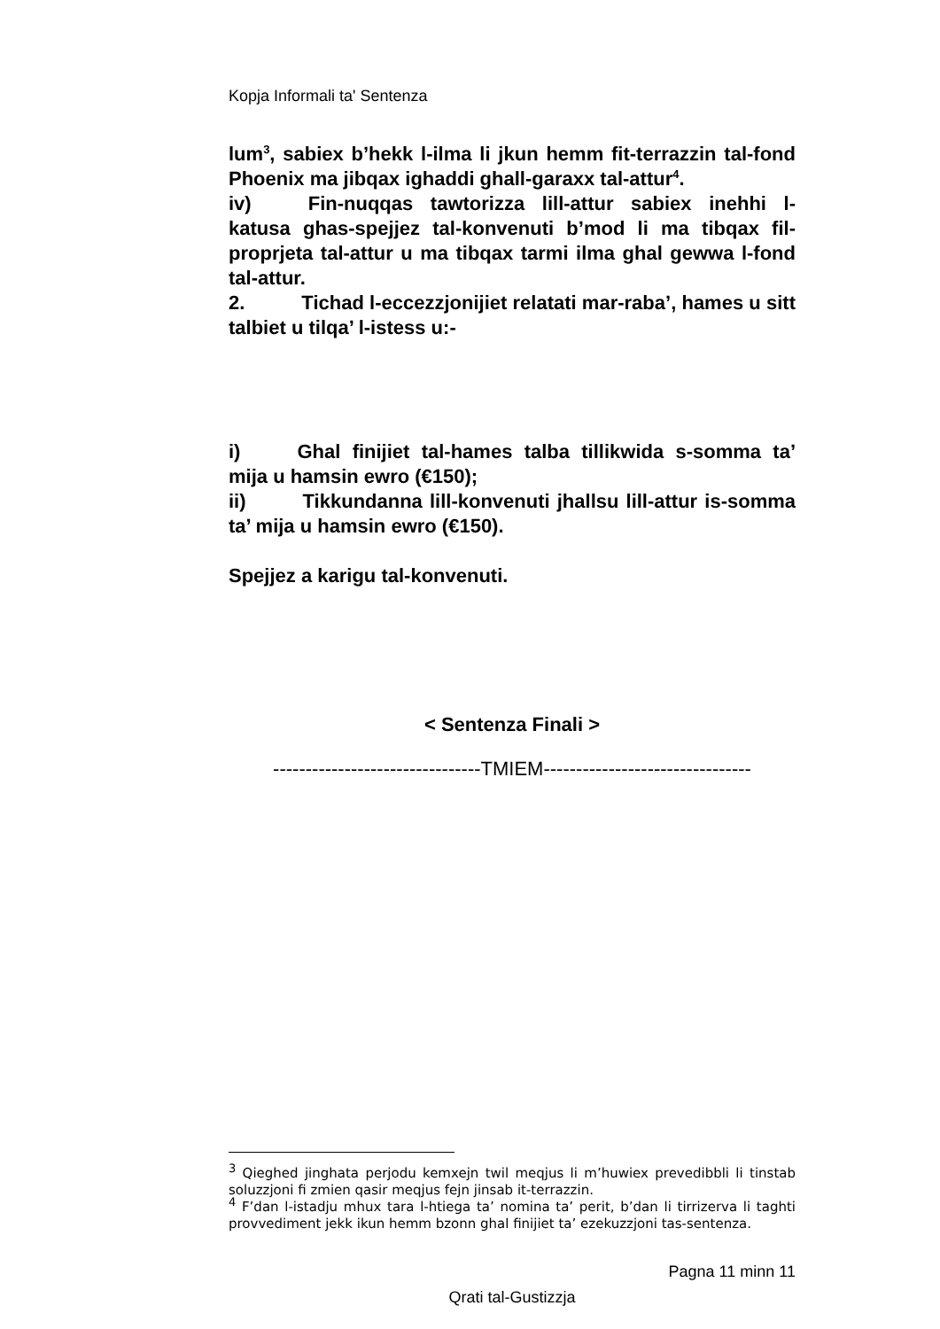Kopja Informali ta' Sentenza
lum<sup>3</sup>, sabiex b’hekk l-ilma li jkun hemm fit-terrazzin tal-fond Phoenix ma jibqax ighaddi ghall-garaxx tal-attur<sup>4</sup>.
iv) Fin-nuqqas tawtorizza lill-attur sabiex inehhi l-katusa ghas-spejjez tal-konvenuti b’mod li ma tibqax fil-proprjeta tal-attur u ma tibqax tarmi ilma ghal gewwa l-fond tal-attur.
2. Tichad l-eccezzjonijiet relatati mar-raba’, hames u sitt talbiet u tilqa’ l-istess u:-
i) Ghal finijiet tal-hames talba tillikwida s-somma ta’ mija u hamsin ewro (€150);
ii) Tikkundanna lill-konvenuti jhallsu lill-attur is-somma ta’ mija u hamsin ewro (€150).
Spejjez a karigu tal-konvenuti.
< Sentenza Finali >
--------------------------------TMIEM--------------------------------
<sup>3</sup> Qieghed jinghata perjodu kemxejn twil meqjus li m’huwiex prevedibbli li tinstab soluzzjoni fi zmien qasir meqjus fejn jinsab it-terrazzin.
<sup>4</sup> F’dan l-istadju mhux tara l-htiega ta’ nomina ta’ perit, b’dan li tirrizerva li taghti provvediment jekk ikun hemm bzonn ghal finijiet ta’ ezekuzzjoni tas-sentenza.
Pagna 11 minn 11
Qrati tal-Gustizzja